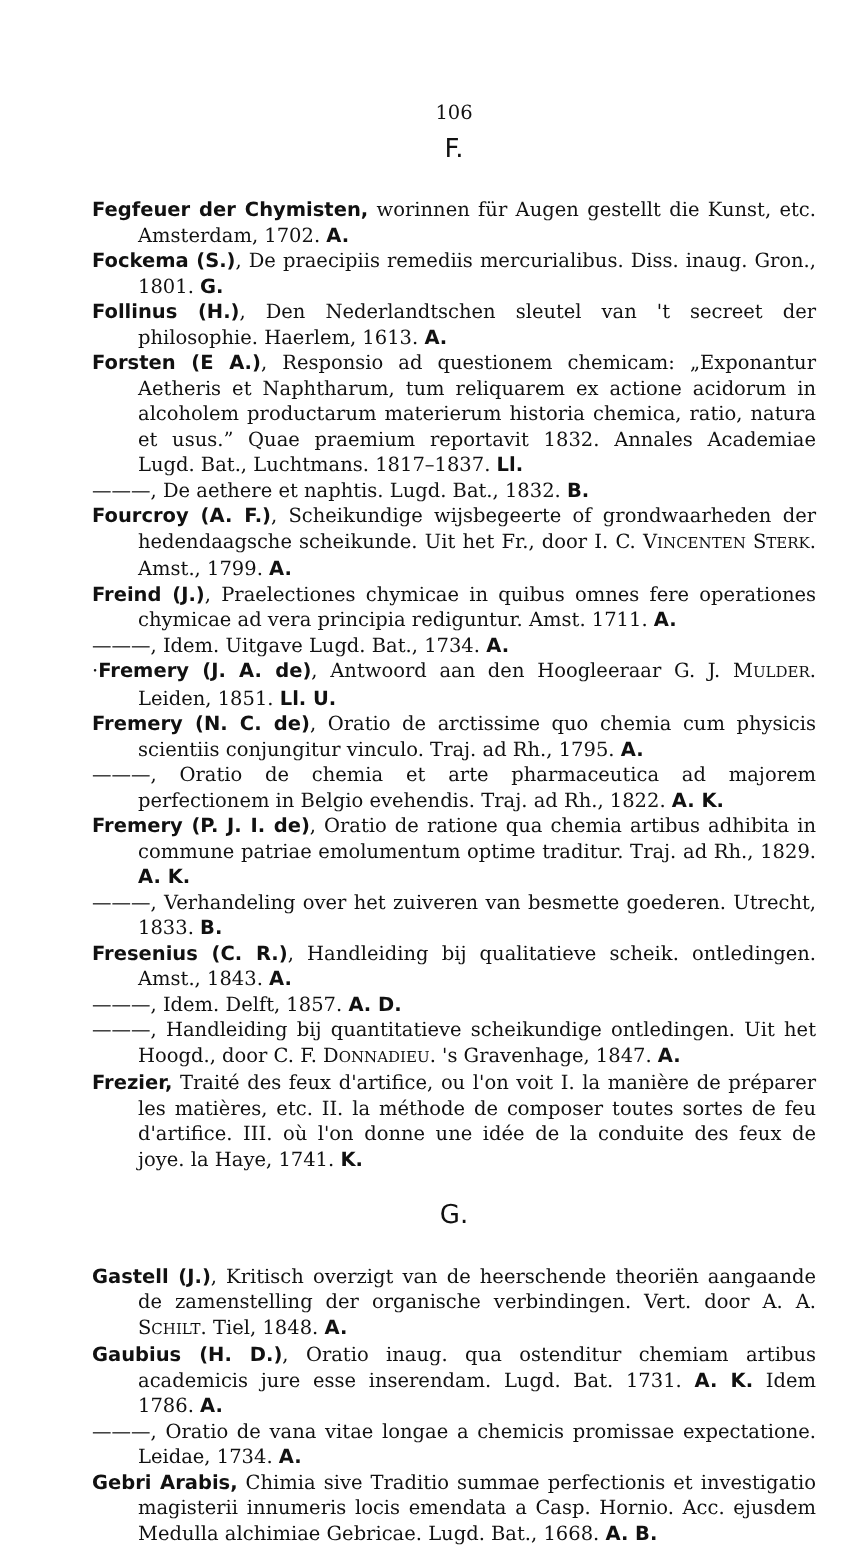106
F.
Fegfeuer der Chymisten, worinnen für Augen gestellt die Kunst, etc. Amsterdam, 1702. A.
Fockema (S.), De praecipiis remediis mercurialibus. Diss. inaug. Gron., 1801. G.
Follinus (H.), Den Nederlandtschen sleutel van 't secreet der philosophie. Haerlem, 1613. A.
Forsten (E A.), Responsio ad questionem chemicam: „Exponantur Aetheris et Naphtharum, tum reliquarem ex actione acidorum in alcoholem productarum materierum historia chemica, ratio, natura et usus.” Quae praemium reportavit 1832. Annales Academiae Lugd. Bat., Luchtmans. 1817–1837. Ll.
———, De aethere et naphtis. Lugd. Bat., 1832. B.
Fourcroy (A. F.), Scheikundige wijsbegeerte of grondwaarheden der hedendaagsche scheikunde. Uit het Fr., door I. C. VINCENTEN STERK. Amst., 1799. A.
Freind (J.), Praelectiones chymicae in quibus omnes fere operationes chymicae ad vera principia rediguntur. Amst. 1711. A.
———, Idem. Uitgave Lugd. Bat., 1734. A.
·Fremery (J. A. de), Antwoord aan den Hoogleeraar G. J. MULDER. Leiden, 1851. Ll. U.
Fremery (N. C. de), Oratio de arctissime quo chemia cum physicis scientiis conjungitur vinculo. Traj. ad Rh., 1795. A.
———, Oratio de chemia et arte pharmaceutica ad majorem perfectionem in Belgio evehendis. Traj. ad Rh., 1822. A. K.
Fremery (P. J. I. de), Oratio de ratione qua chemia artibus adhibita in commune patriae emolumentum optime traditur. Traj. ad Rh., 1829. A. K.
———, Verhandeling over het zuiveren van besmette goederen. Utrecht, 1833. B.
Fresenius (C. R.), Handleiding bij qualitatieve scheik. ontledingen. Amst., 1843. A.
———, Idem. Delft, 1857. A. D.
———, Handleiding bij quantitatieve scheikundige ontledingen. Uit het Hoogd., door C. F. DONNADIEU. 's Gravenhage, 1847. A.
Frezier, Traité des feux d'artifice, ou l'on voit I. la manière de préparer les matières, etc. II. la méthode de composer toutes sortes de feu d'artifice. III. où l'on donne une idée de la conduite des feux de joye. la Haye, 1741. K.
G.
Gastell (J.), Kritisch overzigt van de heerschende theoriën aangaande de zamenstelling der organische verbindingen. Vert. door A. A. SCHILT. Tiel, 1848. A.
Gaubius (H. D.), Oratio inaug. qua ostenditur chemiam artibus academicis jure esse inserendam. Lugd. Bat. 1731. A. K. Idem 1786. A.
———, Oratio de vana vitae longae a chemicis promissae expectatione. Leidae, 1734. A.
Gebri Arabis, Chimia sive Traditio summae perfectionis et investigatio magisterii innumeris locis emendata a Casp. Hornio. Acc. ejusdem Medulla alchimiae Gebricae. Lugd. Bat., 1668. A. B.